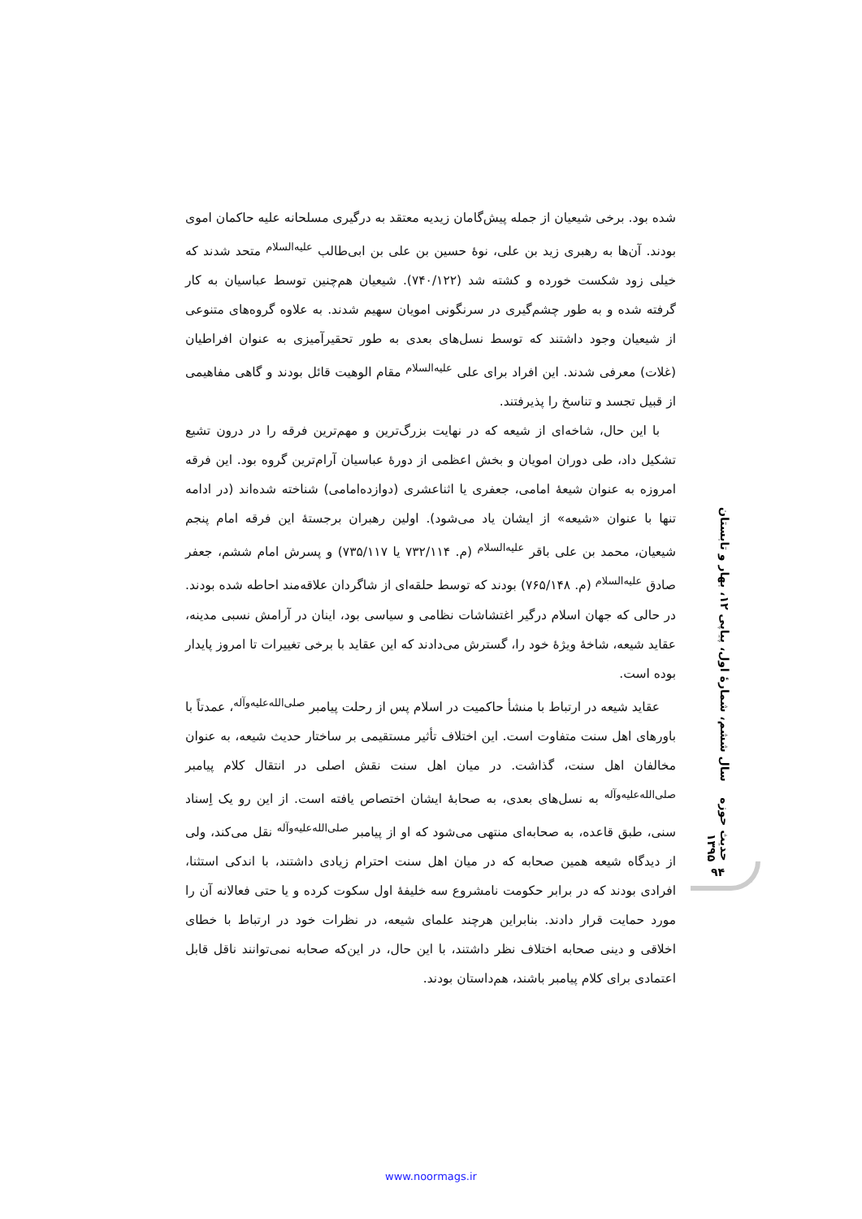شده بود. برخی شیعیان از جمله پیش‌گامان زیدیه معتقد به درگیری مسلحانه علیه حاکمان اموی بودند. آن‌ها به رهبری زید بن علی، نوهٔ حسین بن علی بن ابی‌طالب <sup>علیه‌السلام</sup> متحد شدند که خیلی زود شکست خورده و کشته شد (۷۴۰/۱۲۲). شیعیان هم‌چنین توسط عباسیان به کار گرفته شده و به طور چشم‌گیری در سرنگونی امویان سهیم شدند. به علاوه گروه‌های متنوعی از شیعیان وجود داشتند که توسط نسل‌های بعدی به طور تحقیرآمیزی به عنوان افراطیان (غلات) معرفی شدند. این افراد برای علی <sup>علیه‌السلام</sup> مقام الوهیت قائل بودند و گاهی مفاهیمی از قبیل تجسد و تناسخ را پذیرفتند.
با این حال، شاخه‌ای از شیعه که در نهایت بزرگ‌ترین و مهم‌ترین فرقه را در درون تشیع تشکیل داد، طی دوران امویان و بخش اعظمی از دورهٔ عباسیان آرام‌ترین گروه بود. این فرقه امروزه به عنوان شیعهٔ امامی، جعفری یا اثناعشری (دوازده‌امامی) شناخته شده‌اند (در ادامه تنها با عنوان «شیعه» از ایشان یاد می‌شود). اولین رهبران برجستهٔ این فرقه امام پنجم شیعیان، محمد بن علی باقر <sup>علیه‌السلام</sup> (م. ۷۳۲/۱۱۴ یا ۷۳۵/۱۱۷) و پسرش امام ششم، جعفر صادق <sup>علیه‌السلام</sup> (م. ۷۶۵/۱۴۸) بودند که توسط حلقه‌ای از شاگردان علاقه‌مند احاطه شده بودند. در حالی که جهان اسلام درگیر اغتشاشات نظامی و سیاسی بود، اینان در آرامش نسبی مدینه، عقاید شیعه، شاخهٔ ویژهٔ خود را، گسترش می‌دادند که این عقاید با برخی تغییرات تا امروز پایدار بوده است.
عقاید شیعه در ارتباط با منشأ حاکمیت در اسلام پس از رحلت پیامبر <sup>صلی‌الله‌علیه‌وآله</sup>، عمدتاً با باورهای اهل سنت متفاوت است. این اختلاف تأثیر مستقیمی بر ساختار حدیث شیعه، به عنوان مخالفان اهل سنت، گذاشت. در میان اهل سنت نقش اصلی در انتقال کلام پیامبر <sup>صلی‌الله‌علیه‌وآله</sup> به نسل‌های بعدی، به صحابهٔ ایشان اختصاص یافته است. از این رو یک اِسناد سنی، طبق قاعده، به صحابه‌ای منتهی می‌شود که او از پیامبر <sup>صلی‌الله‌علیه‌وآله</sup> نقل می‌کند، ولی از دیدگاه شیعه همین صحابه که در میان اهل سنت احترام زیادی داشتند، با اندکی استثنا، افرادی بودند که در برابر حکومت نامشروع سه خلیفهٔ اول سکوت کرده و یا حتی فعالانه آن را مورد حمایت قرار دادند. بنابراین هرچند علمای شیعه، در نظرات خود در ارتباط با خطای اخلاقی و دینی صحابه اختلاف نظر داشتند، با این حال، در این‌که صحابه نمی‌توانند ناقل قابل اعتمادی برای کلام پیامبر باشند، هم‌داستان بودند.
حدیث حوزه سال ششم، شمارهٔ اول، پیاپی ۱۲، بهار و تابستان ۱۳۹۵
۹۴
www.noormags.ir